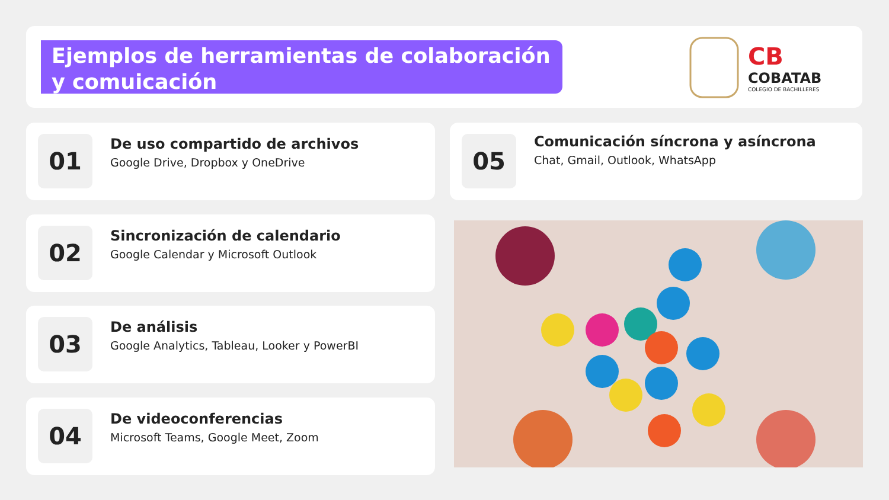Ejemplos de herramientas de colaboración y comuicación
CB
COBATAB
COLEGIO DE BACHILLERES
01
De uso compartido de archivos
Google Drive, Dropbox y OneDrive
02
Sincronización de calendario
Google Calendar y Microsoft Outlook
03
De análisis
Google Analytics, Tableau, Looker y PowerBI
04
De videoconferencias
Microsoft Teams, Google Meet, Zoom
05
Comunicación síncrona y asíncrona
Chat, Gmail, Outlook, WhatsApp